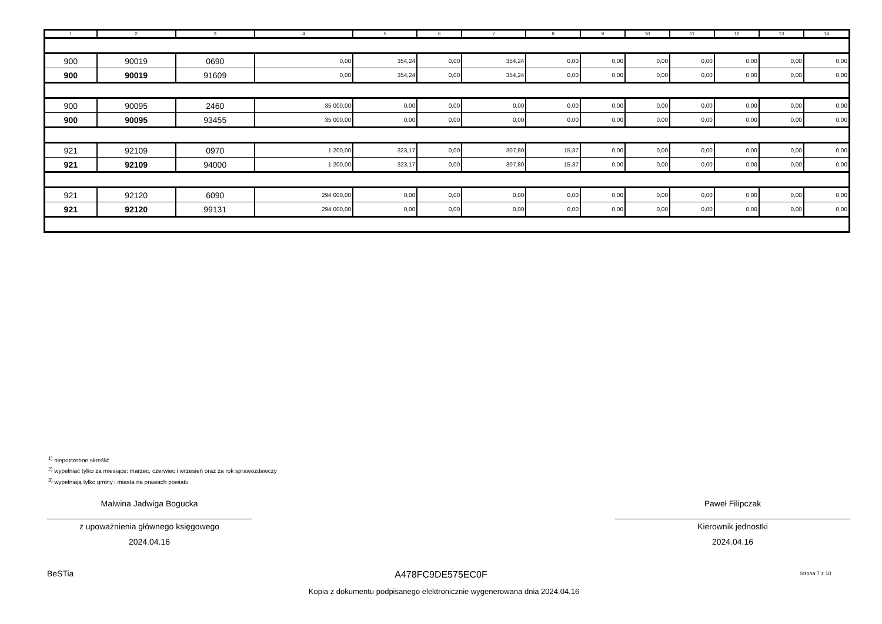| 1 | 2 | 3 | 4 | 5 | 6 | 7 | 8 | 9 | 10 | 11 | 12 | 13 | 14 |
| --- | --- | --- | --- | --- | --- | --- | --- | --- | --- | --- | --- | --- | --- |
| 900 | 90019 | 0690 | 0,00 | 354,24 | 0,00 | 354,24 | 0,00 | 0,00 | 0,00 | 0,00 | 0,00 | 0,00 | 0,00 |
| 900 | 90019 | 91609 | 0,00 | 354,24 | 0,00 | 354,24 | 0,00 | 0,00 | 0,00 | 0,00 | 0,00 | 0,00 | 0,00 |
| 900 | 90095 | 2460 | 35 000,00 | 0,00 | 0,00 | 0,00 | 0,00 | 0,00 | 0,00 | 0,00 | 0,00 | 0,00 | 0,00 |
| 900 | 90095 | 93455 | 35 000,00 | 0,00 | 0,00 | 0,00 | 0,00 | 0,00 | 0,00 | 0,00 | 0,00 | 0,00 | 0,00 |
| 921 | 92109 | 0970 | 1 200,00 | 323,17 | 0,00 | 307,80 | 15,37 | 0,00 | 0,00 | 0,00 | 0,00 | 0,00 | 0,00 |
| 921 | 92109 | 94000 | 1 200,00 | 323,17 | 0,00 | 307,80 | 15,37 | 0,00 | 0,00 | 0,00 | 0,00 | 0,00 | 0,00 |
| 921 | 92120 | 6090 | 294 000,00 | 0,00 | 0,00 | 0,00 | 0,00 | 0,00 | 0,00 | 0,00 | 0,00 | 0,00 | 0,00 |
| 921 | 92120 | 99131 | 294 000,00 | 0,00 | 0,00 | 0,00 | 0,00 | 0,00 | 0,00 | 0,00 | 0,00 | 0,00 | 0,00 |
<sup>1)</sup> niepotrzebne skreślić
<sup>2)</sup> wypełniać tylko za miesiące: marzec, czerwiec i wrzesień oraz za rok sprawozdawczy
<sup>3)</sup> wypełniają tylko gminy i miasta na prawach powiatu
Malwina Jadwiga Bogucka
z upoważnienia głównego księgowego
2024.04.16
Paweł Filipczak
Kierownik jednostki
2024.04.16
BeSTia A478FC9DE575EC0F Strona 7 z 10
Kopia z dokumentu podpisanego elektronicznie wygenerowana dnia 2024.04.16